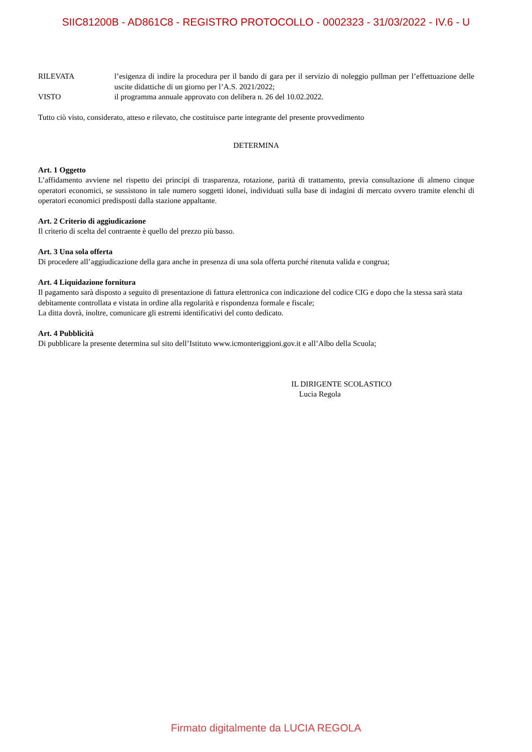SIIC81200B - AD861C8 - REGISTRO PROTOCOLLO - 0002323 - 31/03/2022 - IV.6 - U
RILEVATA l’esigenza di indire la procedura per il bando di gara per il servizio di noleggio pullman per l’effettuazione delle uscite didattiche di un giorno per l’A.S. 2021/2022;
VISTO il programma annuale approvato con delibera n. 26 del 10.02.2022.
Tutto ciò visto, considerato, atteso e rilevato, che costituisce parte integrante del presente provvedimento
DETERMINA
Art. 1 Oggetto
L’affidamento avviene nel rispetto dei principi di trasparenza, rotazione, parità di trattamento, previa consultazione di almeno cinque operatori economici, se sussistono in tale numero soggetti idonei, individuati sulla base di indagini di mercato ovvero tramite elenchi di operatori economici predisposti dalla stazione appaltante.
Art. 2 Criterio di aggiudicazione
Il criterio di scelta del contraente è quello del prezzo più basso.
Art. 3 Una sola offerta
Di procedere all’aggiudicazione della gara anche in presenza di una sola offerta purché ritenuta valida e congrua;
Art. 4 Liquidazione fornitura
Il pagamento sarà disposto a seguito di presentazione di fattura elettronica con indicazione del codice CIG e dopo che la stessa sarà stata debitamente controllata e vistata in ordine alla regolarità e rispondenza formale e fiscale;
La ditta dovrà, inoltre, comunicare gli estremi identificativi del conto dedicato.
Art. 4 Pubblicità
Di pubblicare la presente determina sul sito dell’Istituto www.icmonteriggioni.gov.it e all’Albo della Scuola;
IL DIRIGENTE SCOLASTICO
Lucia Regola
Firmato digitalmente da LUCIA REGOLA